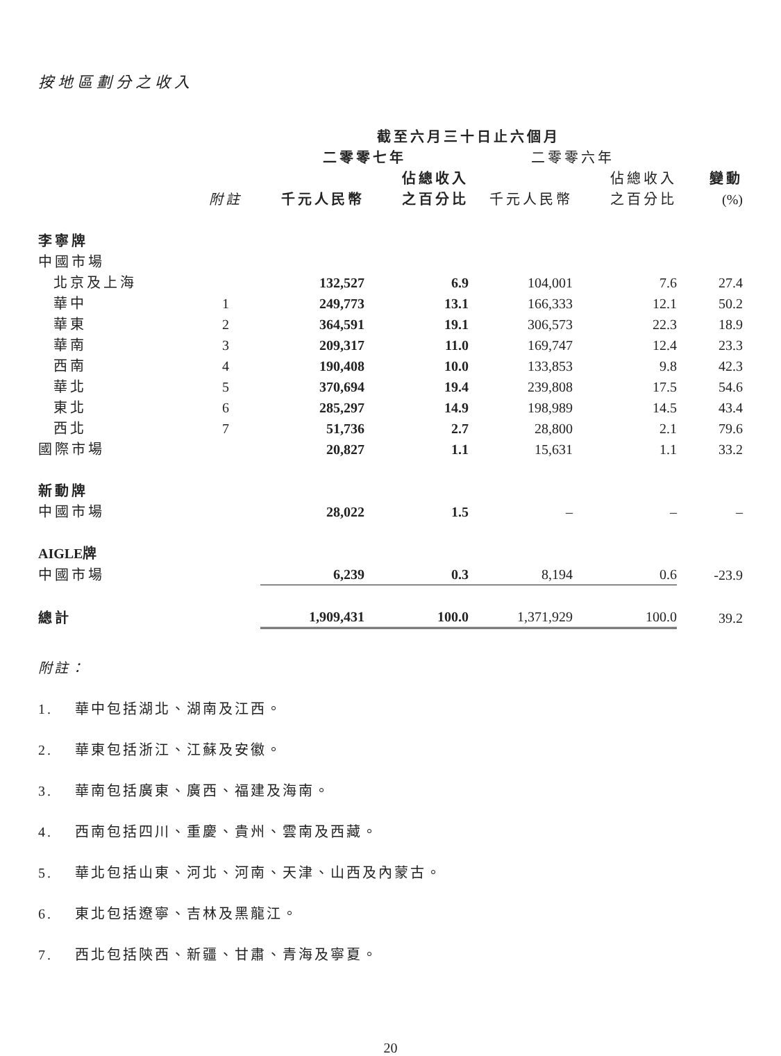按地區劃分之收入
| | | 截至六月三十日止六個月 | | | | |
| --- | --- | --- | --- | --- | --- | --- |
| | | 二零零七年 | | 二零零六年 | | |
| | | | 佔總收入 | | 佔總收入 | 變動 |
| | 附註 | 千元人民幣 | 之百分比 | 千元人民幣 | 之百分比 | (%) |
| 李寧牌 | | | | | | |
| 中國市場 | | | | | | |
| 北京及上海 | | 132,527 | 6.9 | 104,001 | 7.6 | 27.4 |
| 華中 | 1 | 249,773 | 13.1 | 166,333 | 12.1 | 50.2 |
| 華東 | 2 | 364,591 | 19.1 | 306,573 | 22.3 | 18.9 |
| 華南 | 3 | 209,317 | 11.0 | 169,747 | 12.4 | 23.3 |
| 西南 | 4 | 190,408 | 10.0 | 133,853 | 9.8 | 42.3 |
| 華北 | 5 | 370,694 | 19.4 | 239,808 | 17.5 | 54.6 |
| 東北 | 6 | 285,297 | 14.9 | 198,989 | 14.5 | 43.4 |
| 西北 | 7 | 51,736 | 2.7 | 28,800 | 2.1 | 79.6 |
| 國際市場 | | 20,827 | 1.1 | 15,631 | 1.1 | 33.2 |
| 新動牌 | | | | | | |
| 中國市場 | | 28,022 | 1.5 | – | – | – |
| AIGLE牌 | | | | | | |
| 中國市場 | | 6,239 | 0.3 | 8,194 | 0.6 | -23.9 |
| 總計 | | 1,909,431 | 100.0 | 1,371,929 | 100.0 | 39.2 |
附註：
1. 華中包括湖北、湖南及江西。
2. 華東包括浙江、江蘇及安徽。
3. 華南包括廣東、廣西、福建及海南。
4. 西南包括四川、重慶、貴州、雲南及西藏。
5. 華北包括山東、河北、河南、天津、山西及內蒙古。
6. 東北包括遼寧、吉林及黑龍江。
7. 西北包括陝西、新疆、甘肅、青海及寧夏。
20